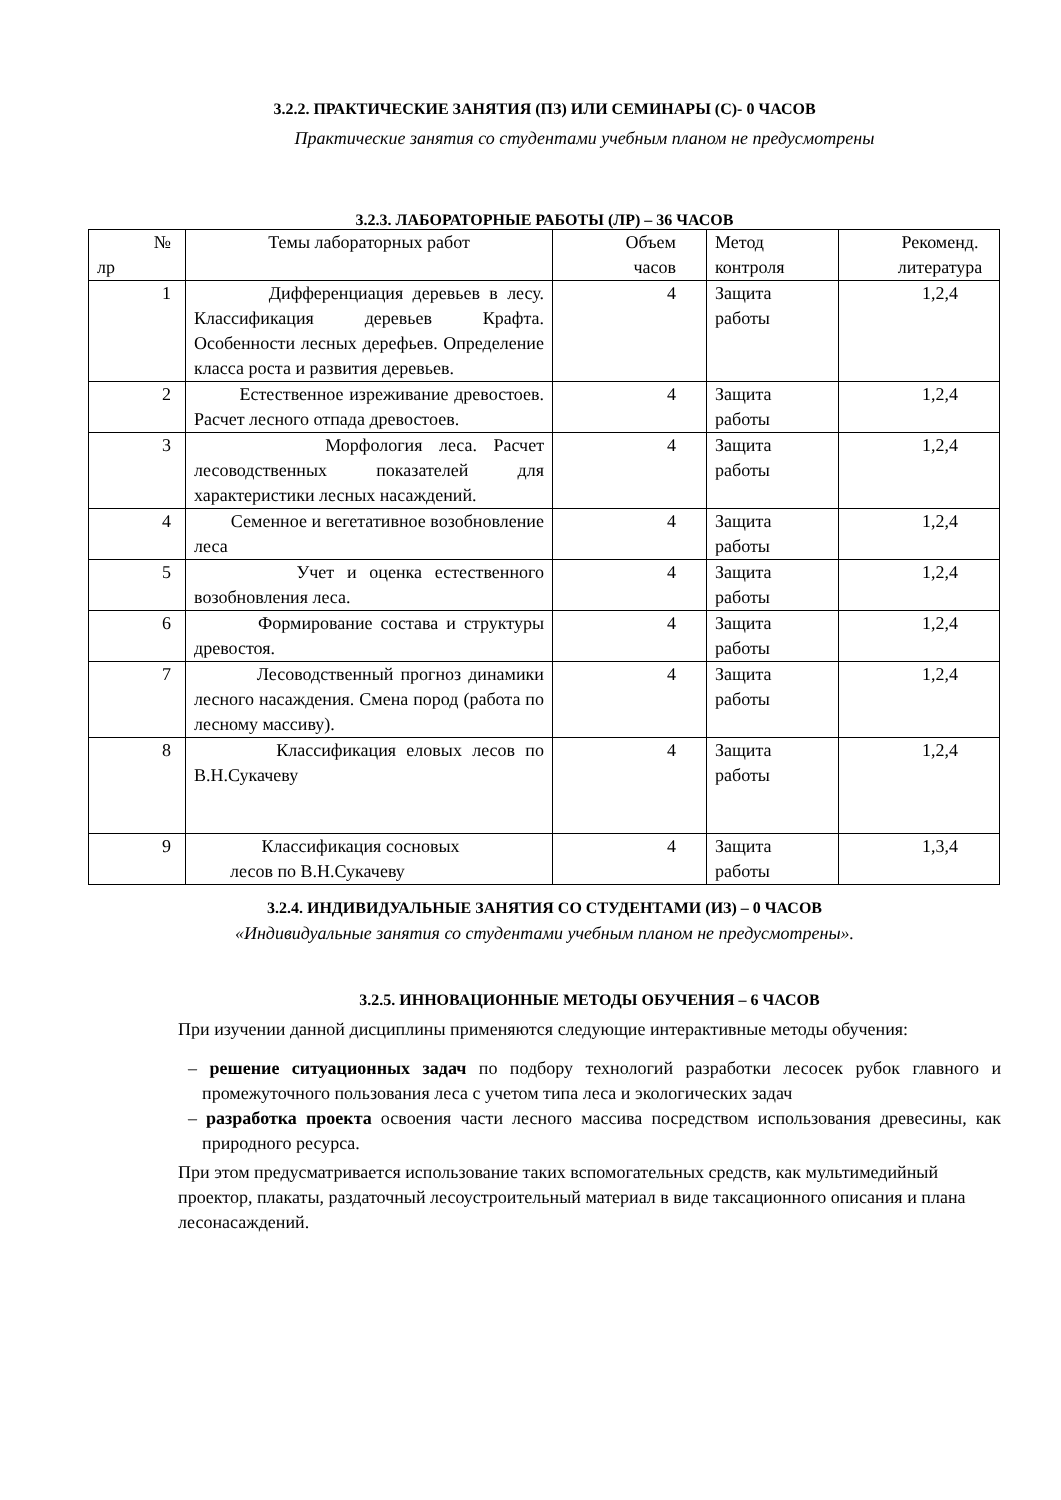3.2.2. ПРАКТИЧЕСКИЕ ЗАНЯТИЯ (ПЗ) ИЛИ СЕМИНАРЫ (С)- 0 ЧАСОВ
Практические занятия со студентами учебным планом не предусмотрены
3.2.3. ЛАБОРАТОРНЫЕ РАБОТЫ (ЛР) – 36 ЧАСОВ
| № лр | Темы лабораторных работ | Объем часов | Метод контроля | Рекоменд. литература |
| 1 | Дифференциация деревьев в лесу. Классификация деревьев Крафта. Особенности лесных дерефьев. Определение класса роста и развития деревьев. | 4 | Защита работы | 1,2,4 |
| 2 | Естественное изреживание древостоев. Расчет лесного отпада древостоев. | 4 | Защита работы | 1,2,4 |
| 3 | Морфология леса. Расчет лесоводственных показателей для характеристики лесных насаждений. | 4 | Защита работы | 1,2,4 |
| 4 | Семенное и вегетативное возобновление леса | 4 | Защита работы | 1,2,4 |
| 5 | Учет и оценка естественного возобновления леса. | 4 | Защита работы | 1,2,4 |
| 6 | Формирование состава и структуры древостоя. | 4 | Защита работы | 1,2,4 |
| 7 | Лесоводственный прогноз динамики лесного насаждения. Смена пород (работа по лесному массиву). | 4 | Защита работы | 1,2,4 |
| 8 | Классификация еловых лесов по В.Н.Сукачеву | 4 | Защита работы | 1,2,4 |
| 9 | Классификация сосновых лесов по В.Н.Сукачеву | 4 | Защита работы | 1,3,4 |
3.2.4. ИНДИВИДУАЛЬНЫЕ ЗАНЯТИЯ СО СТУДЕНТАМИ (ИЗ) – 0 ЧАСОВ
«Индивидуальные занятия со студентами учебным планом не предусмотрены».
3.2.5. ИННОВАЦИОННЫЕ МЕТОДЫ ОБУЧЕНИЯ – 6 ЧАСОВ
При изучении данной дисциплины применяются следующие интерактивные методы обучения:
– решение ситуационных задач по подбору технологий разработки лесосек рубок главного и промежуточного пользования леса с учетом типа леса и экологических задач
– разработка проекта освоения части лесного массива посредством использования древесины, как природного ресурса.
При этом предусматривается использование таких вспомогательных средств, как мультимедийный проектор, плакаты, раздаточный лесоустроительный материал в виде таксационного описания и плана лесонасаждений.